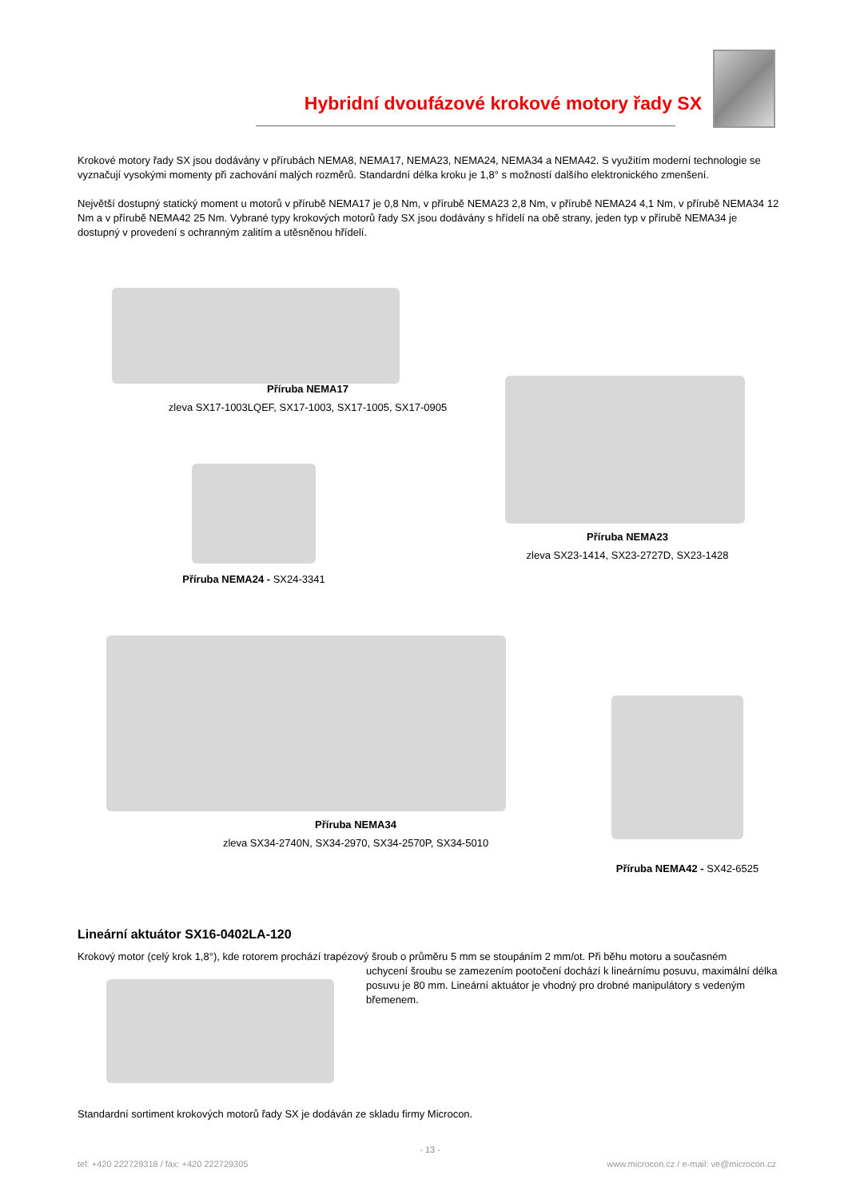Hybridní dvoufázové krokové motory řady SX
Krokové motory řady SX jsou dodávány v přírubách NEMA8, NEMA17, NEMA23, NEMA24, NEMA34 a NEMA42. S využitím moderní technologie se vyznačují vysokými momenty při zachování malých rozměrů. Standardní délka kroku je 1,8° s možností dalšího elektronického zmenšení.
Největší dostupný statický moment u motorů v přírubě NEMA17 je 0,8 Nm, v přírubě NEMA23 2,8 Nm, v přírubě NEMA24 4,1 Nm, v přírubě NEMA34 12 Nm a v přírubě NEMA42 25 Nm. Vybrané typy krokových motorů řady SX jsou dodávány s hřídelí na obě strany, jeden typ v přírubě NEMA34 je dostupný v provedení s ochranným zalitím a utěsněnou hřídelí.
Příruba NEMA17
zleva SX17-1003LQEF, SX17-1003, SX17-1005, SX17-0905
Příruba NEMA23
zleva SX23-1414, SX23-2727D, SX23-1428
Příruba NEMA24 - SX24-3341
Příruba NEMA34
zleva SX34-2740N, SX34-2970, SX34-2570P, SX34-5010
Příruba NEMA42 - SX42-6525
Lineární aktuátor SX16-0402LA-120
Krokový motor (celý krok 1,8°), kde rotorem prochází trapézový šroub o průměru 5 mm se stoupáním 2 mm/ot. Při běhu motoru a současném
uchycení šroubu se zamezením pootočení dochází k lineárnímu posuvu, maximální délka posuvu je 80 mm. Lineární aktuátor je vhodný pro drobné manipulátory s vedeným břemenem.
Standardní sortiment krokových motorů řady SX je dodáván ze skladu firmy Microcon.
- 13 -
tel: +420 222729318 / fax: +420 222729305 www.microcon.cz / e-mail: ve@microcon.cz